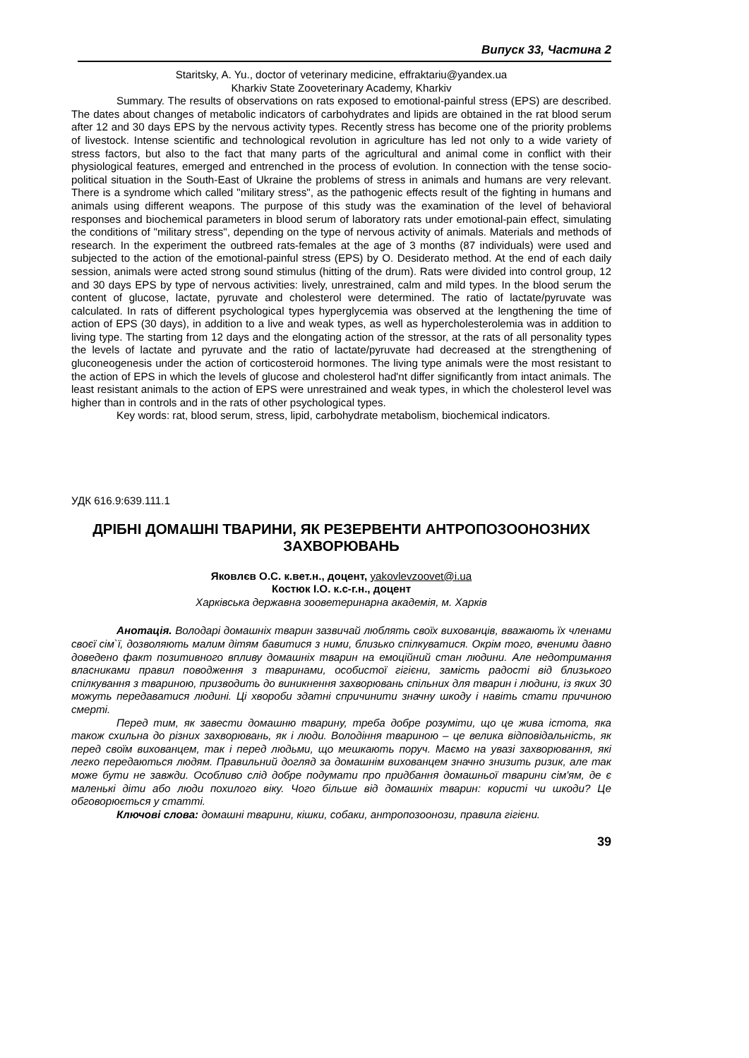Випуск 33, Частина 2
Staritsky, A. Yu., doctor of veterinary medicine, effraktariu@yandex.ua
Kharkiv State Zooveterinary Academy, Kharkiv
Summary. The results of observations on rats exposed to emotional-painful stress (EPS) are described. The dates about changes of metabolic indicators of carbohydrates and lipids are obtained in the rat blood serum after 12 and 30 days EPS by the nervous activity types. Recently stress has become one of the priority problems of livestock. Intense scientific and technological revolution in agriculture has led not only to a wide variety of stress factors, but also to the fact that many parts of the agricultural and animal come in conflict with their physiological features, emerged and entrenched in the process of evolution. In connection with the tense socio-political situation in the South-East of Ukraine the problems of stress in animals and humans are very relevant. There is a syndrome which called "military stress", as the pathogenic effects result of the fighting in humans and animals using different weapons. The purpose of this study was the examination of the level of behavioral responses and biochemical parameters in blood serum of laboratory rats under emotional-pain effect, simulating the conditions of "military stress", depending on the type of nervous activity of animals. Materials and methods of research. In the experiment the outbreed rats-females at the age of 3 months (87 individuals) were used and subjected to the action of the emotional-painful stress (EPS) by O. Desiderato method. At the end of each daily session, animals were acted strong sound stimulus (hitting of the drum). Rats were divided into control group, 12 and 30 days EPS by type of nervous activities: lively, unrestrained, calm and mild types. In the blood serum the content of glucose, lactate, pyruvate and cholesterol were determined. The ratio of lactate/pyruvate was calculated. In rats of different psychological types hyperglycemia was observed at the lengthening the time of action of EPS (30 days), in addition to a live and weak types, as well as hypercholesterolemia was in addition to living type. The starting from 12 days and the elongating action of the stressor, at the rats of all personality types the levels of lactate and pyruvate and the ratio of lactate/pyruvate had decreased at the strengthening of gluconeogenesis under the action of corticosteroid hormones. The living type animals were the most resistant to the action of EPS in which the levels of glucose and cholesterol had'nt differ significantly from intact animals. The least resistant animals to the action of EPS were unrestrained and weak types, in which the cholesterol level was higher than in controls and in the rats of other psychological types.
Key words: rat, blood serum, stress, lipid, carbohydrate metabolism, biochemical indicators.
УДК 616.9:639.111.1
ДРІБНІ ДОМАШНІ ТВАРИНИ, ЯК РЕЗЕРВЕНТИ АНТРОПОЗООНОЗНИХ ЗАХВОРЮВАНЬ
Яковлєв О.С. к.вет.н., доцент, yakovlevzoovet@i.ua
Костюк І.О. к.с-г.н., доцент
Харківська державна зооветеринарна академія, м. Харків
Анотація. Володарі домашніх тварин зазвичай люблять своїх вихованців, вважають їх членами своєї сім`ї, дозволяють малим дітям бавитися з ними, близько спілкуватися. Окрім того, вченими давно доведено факт позитивного впливу домашніх тварин на емоційний стан людини. Але недотримання власниками правил поводження з тваринами, особистої гігієни, замість радості від близького спілкування з твариною, призводить до виникнення захворювань спільних для тварин і людини, із яких 30 можуть передаватися людині. Ці хвороби здатні спричинити значну шкоду і навіть стати причиною смерті.
Перед тим, як завести домашню тварину, треба добре розуміти, що це жива істота, яка також схильна до різних захворювань, як і люди. Володіння твариною – це велика відповідальність, як перед своїм вихованцем, так і перед людьми, що мешкають поруч. Маємо на увазі захворювання, які легко передаються людям. Правильний догляд за домашнім вихованцем значно знизить ризик, але так може бути не завжди. Особливо слід добре подумати про придбання домашньої тварини сім'ям, де є маленькі діти або люди похилого віку. Чого більше від домашніх тварин: користі чи шкоди? Це обговорюється у статті.
Ключові слова: домашні тварини, кішки, собаки, антропозоонози, правила гігієни.
39